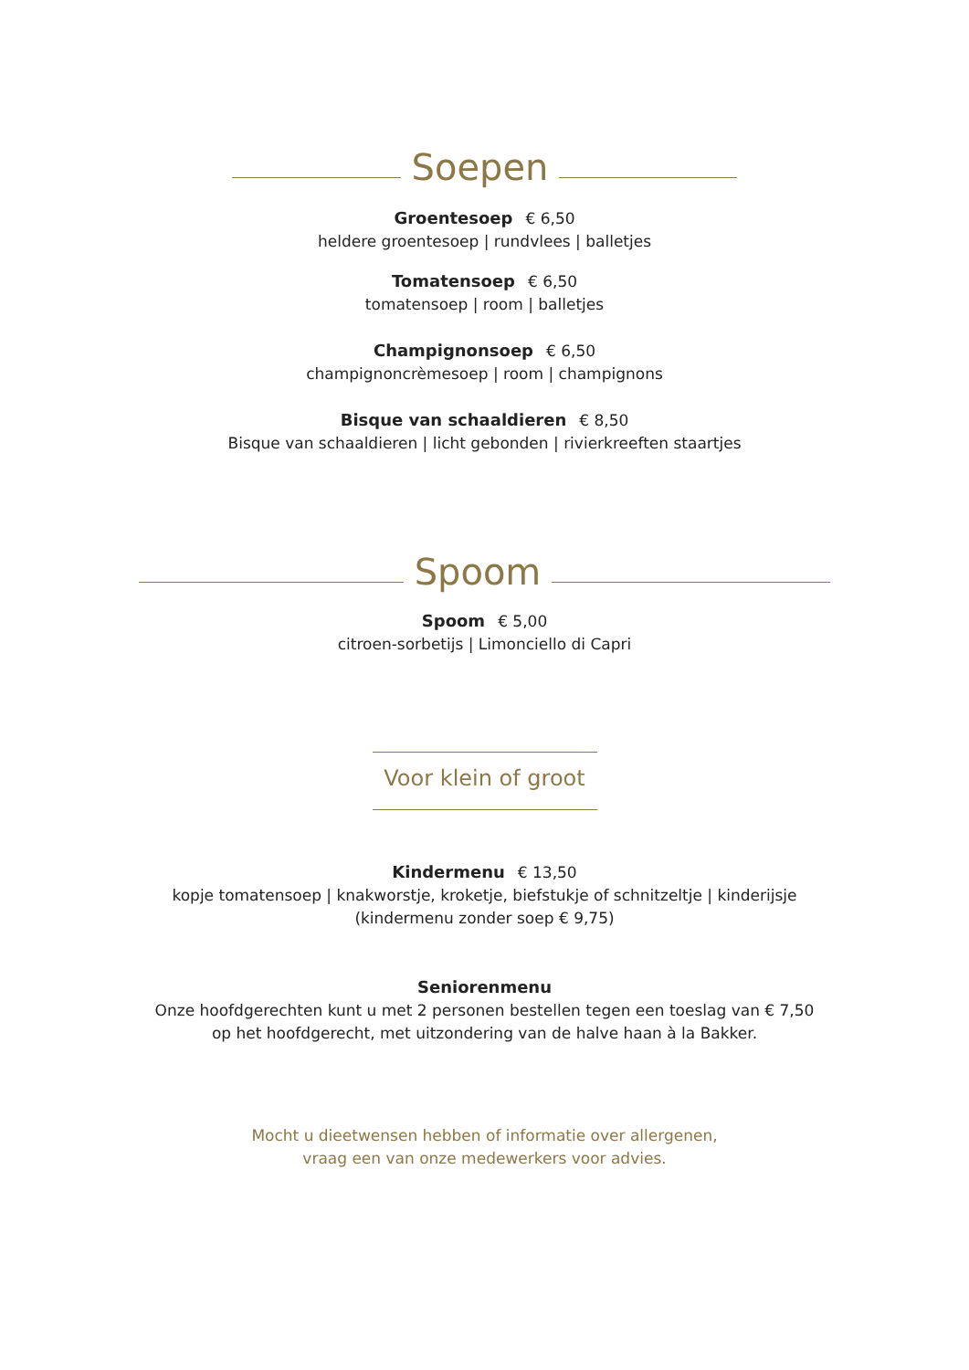Soepen
Groentesoep € 6,50
heldere groentesoep | rundvlees | balletjes
Tomatensoep € 6,50
tomatensoep | room | balletjes
Champignonsoep € 6,50
champignoncrèmesoep | room | champignons
Bisque van schaaldieren € 8,50
Bisque van schaaldieren | licht gebonden | rivierkreeften staartjes
Spoom
Spoom € 5,00
citroen-sorbetijs | Limonciello di Capri
Voor klein of groot
Kindermenu € 13,50
kopje tomatensoep | knakworstje, kroketje, biefstukje of schnitzeltje | kinderijsje
(kindermenu zonder soep € 9,75)
Seniorenmenu
Onze hoofdgerechten kunt u met 2 personen bestellen tegen een toeslag van € 7,50
op het hoofdgerecht, met uitzondering van de halve haan à la Bakker.
Mocht u dieetwensen hebben of informatie over allergenen,
vraag een van onze medewerkers voor advies.